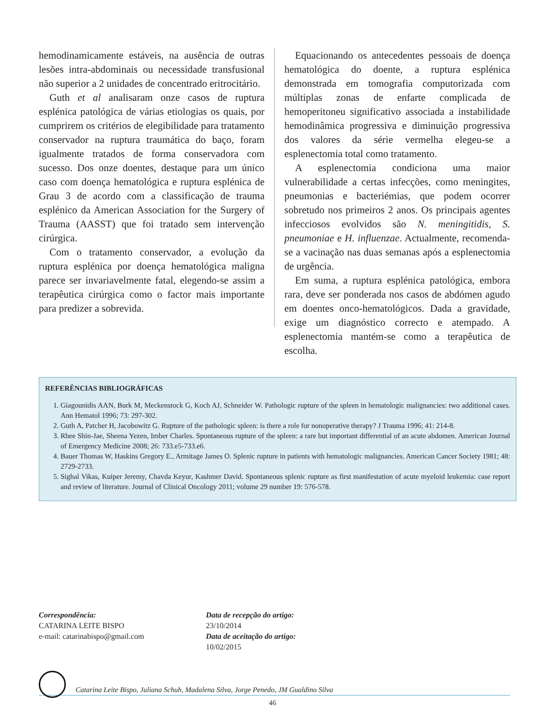hemodinamicamente estáveis, na ausência de outras lesões intra-abdominais ou necessidade transfusional não superior a 2 unidades de concentrado eritrocitário.
Guth et al analisaram onze casos de ruptura esplénica patológica de várias etiologias os quais, por cumprirem os critérios de elegibilidade para tratamento conservador na ruptura traumática do baço, foram igualmente tratados de forma conservadora com sucesso. Dos onze doentes, destaque para um único caso com doença hematológica e ruptura esplénica de Grau 3 de acordo com a classificação de trauma esplénico da American Association for the Surgery of Trauma (AASST) que foi tratado sem intervenção cirúrgica.
Com o tratamento conservador, a evolução da ruptura esplénica por doença hematológica maligna parece ser invariavelmente fatal, elegendo-se assim a terapêutica cirúrgica como o factor mais importante para predizer a sobrevida.
Equacionando os antecedentes pessoais de doença hematológica do doente, a ruptura esplénica demonstrada em tomografia computorizada com múltiplas zonas de enfarte complicada de hemoperitoneu significativo associada a instabilidade hemodinâmica progressiva e diminuição progressiva dos valores da série vermelha elegeu-se a esplenectomia total como tratamento.
A esplenectomia condiciona uma maior vulnerabilidade a certas infecções, como meningites, pneumonias e bacteriémias, que podem ocorrer sobretudo nos primeiros 2 anos. Os principais agentes infecciosos evolvidos são N. meningitidis, S. pneumoniae e H. influenzae. Actualmente, recomenda-se a vacinação nas duas semanas após a esplenectomia de urgência.
Em suma, a ruptura esplénica patológica, embora rara, deve ser ponderada nos casos de abdómen agudo em doentes onco-hematológicos. Dada a gravidade, exige um diagnóstico correcto e atempado. A esplenectomia mantém-se como a terapêutica de escolha.
REFERÊNCIAS BIBLIOGRÁFICAS
1. Giagounidis AAN, Burk M, Meckenstock G, Koch AJ, Schneider W. Pathologic rupture of the spleen in hematologic malignancies: two additional cases. Ann Hematol 1996; 73: 297-302.
2. Guth A, Patcher H, Jacobowitz G. Rupture of the pathologic spleen: is there a role for nonoperative therapy? J Trauma 1996; 41: 214-8.
3. Rhee Shin-Jae, Sheena Yezen, Imber Charles. Spontaneous rupture of the spleen: a rare but important differential of an acute abdomen. American Journal of Emergency Medicine 2008; 26: 733.e5-733.e6.
4. Bauer Thomas W, Haskins Gregory E., Armitage James O. Splenic rupture in patients with hematologic malignancies. American Cancer Society 1981; 48: 2729-2733.
5. Sighal Vikas, Kuiper Jeremy, Chavda Keyur, Kashmer David. Spontaneous splenic rupture as first manifestation of acute myeloid leukemia: case report and review of literature. Journal of Clinical Oncology 2011; volume 29 number 19: 576-578.
Correspondência:
CATARINA LEITE BISPO
e-mail: catarinabispo@gmail.com
Data de recepção do artigo:
23/10/2014
Data de aceitação do artigo:
10/02/2015
Catarina Leite Bispo, Juliana Schuh, Madalena Silva, Jorge Penedo, JM Gualdino Silva
46